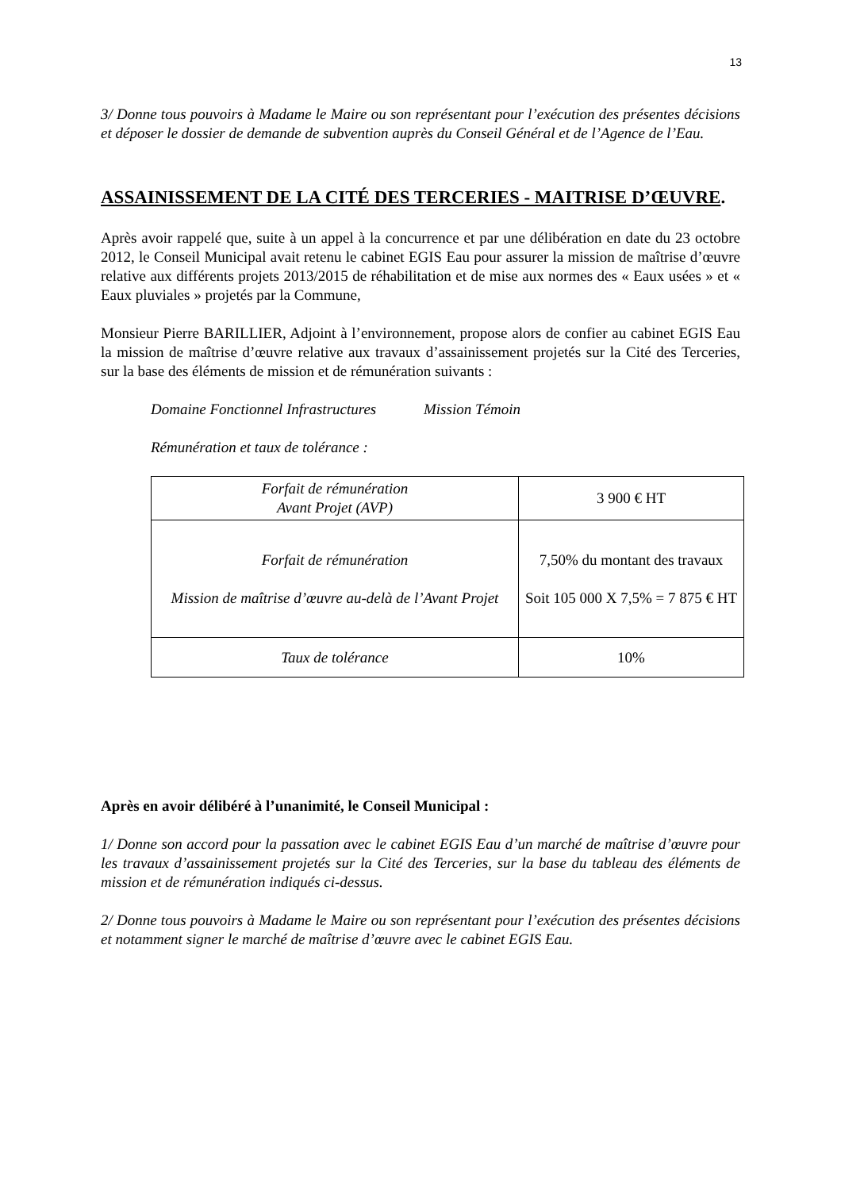13
3/ Donne tous pouvoirs à Madame le Maire ou son représentant pour l’exécution des présentes décisions et déposer le dossier de demande de subvention auprès du Conseil Général et de l’Agence de l’Eau.
ASSAINISSEMENT DE LA CITÉ DES TERCERIES - MAITRISE D’ŒUVRE.
Après avoir rappelé que, suite à un appel à la concurrence et par une délibération en date du 23 octobre 2012, le Conseil Municipal avait retenu le cabinet EGIS Eau pour assurer la mission de maîtrise d’œuvre relative aux différents projets 2013/2015 de réhabilitation et de mise aux normes des « Eaux usées » et « Eaux pluviales » projetés par la Commune,
Monsieur Pierre BARILLIER, Adjoint à l’environnement, propose alors de confier au cabinet EGIS Eau la mission de maîtrise d’œuvre relative aux travaux d’assainissement projetés sur la Cité des Terceries, sur la base des éléments de mission et de rémunération suivants :
Domaine Fonctionnel Infrastructures Mission Témoin
Rémunération et taux de tolérance :
| Forfait de rémunération Avant Projet (AVP) | 3 900 € HT |
| Forfait de rémunération Mission de maîtrise d’œuvre au-delà de l’Avant Projet | 7,50% du montant des travaux Soit 105 000 X 7,5% = 7 875 € HT |
| Taux de tolérance | 10% |
Après en avoir délibéré à l’unanimité, le Conseil Municipal :
1/ Donne son accord pour la passation avec le cabinet EGIS Eau d’un marché de maîtrise d’œuvre pour les travaux d’assainissement projetés sur la Cité des Terceries, sur la base du tableau des éléments de mission et de rémunération indiqués ci-dessus.
2/ Donne tous pouvoirs à Madame le Maire ou son représentant pour l’exécution des présentes décisions et notamment signer le marché de maîtrise d’œuvre avec le cabinet EGIS Eau.